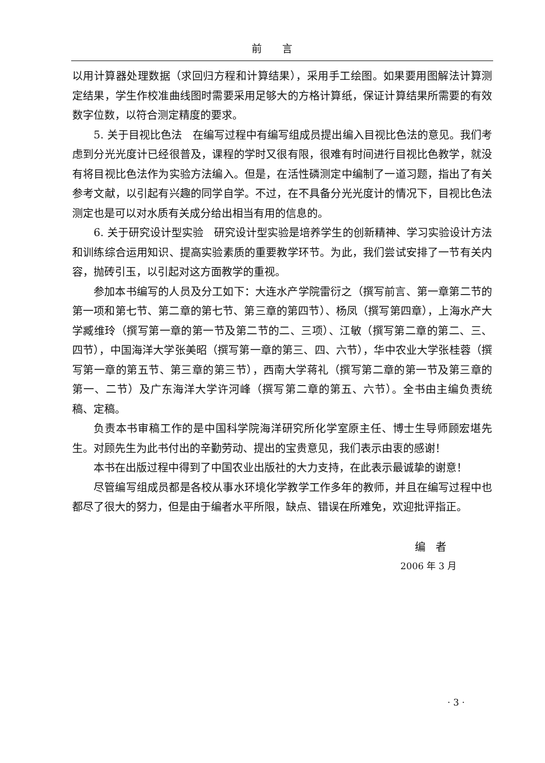前言
以用计算器处理数据（求回归方程和计算结果），采用手工绘图。如果要用图解法计算测定结果，学生作校准曲线图时需要采用足够大的方格计算纸，保证计算结果所需要的有效数字位数，以符合测定精度的要求。
5. 关于目视比色法　在编写过程中有编写组成员提出编入目视比色法的意见。我们考虑到分光光度计已经很普及，课程的学时又很有限，很难有时间进行目视比色教学，就没有将目视比色法作为实验方法编入。但是，在活性磷测定中编制了一道习题，指出了有关参考文献，以引起有兴趣的同学自学。不过，在不具备分光光度计的情况下，目视比色法测定也是可以对水质有关成分给出相当有用的信息的。
6. 关于研究设计型实验　研究设计型实验是培养学生的创新精神、学习实验设计方法和训练综合运用知识、提高实验素质的重要教学环节。为此，我们尝试安排了一节有关内容，抛砖引玉，以引起对这方面教学的重视。
参加本书编写的人员及分工如下：大连水产学院雷衍之（撰写前言、第一章第二节的第一项和第七节、第二章的第七节、第三章的第四节）、杨凤（撰写第四章），上海水产大学臧维玲（撰写第一章的第一节及第二节的二、三项）、江敏（撰写第二章的第二、三、四节），中国海洋大学张美昭（撰写第一章的第三、四、六节），华中农业大学张桂蓉（撰写第一章的第五节、第三章的第三节），西南大学蒋礼（撰写第二章的第一节及第三章的第一、二节）及广东海洋大学许河峰（撰写第二章的第五、六节）。全书由主编负责统稿、定稿。
负责本书审稿工作的是中国科学院海洋研究所化学室原主任、博士生导师顾宏堪先生。对顾先生为此书付出的辛勤劳动、提出的宝贵意见，我们表示由衷的感谢！
本书在出版过程中得到了中国农业出版社的大力支持，在此表示最诚挚的谢意！
尽管编写组成员都是各校从事水环境化学教学工作多年的教师，并且在编写过程中也都尽了很大的努力，但是由于编者水平所限，缺点、错误在所难免，欢迎批评指正。
编者
2006 年 3 月
· 3 ·